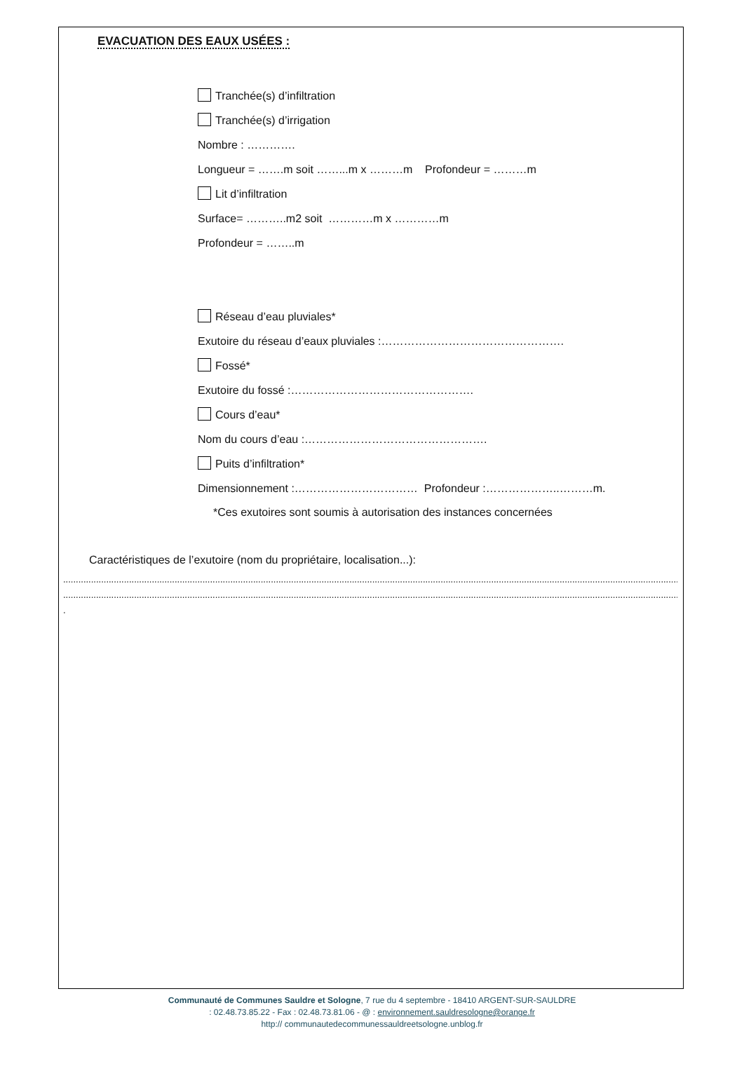EVACUATION DES EAUX USÉES :
Tranchée(s) d’infiltration
Tranchée(s) d’irrigation
Nombre : ………….
Longueur = …….m soit ……...m x ………m Profondeur = ………m
Lit d’infiltration
Surface= ………..m2 soit …………m x …………m
Profondeur = ……..m
Réseau d’eau pluviales*
Exutoire du réseau d’eaux pluviales :………………………………………….
Fossé*
Exutoire du fossé :………………………………………….
Cours d’eau*
Nom du cours d’eau :………………………………………….
Puits d’infiltration*
Dimensionnement :…………………………… Profondeur :………………..………m.
*Ces exutoires sont soumis à autorisation des instances concernées
Caractéristiques de l’exutoire (nom du propriétaire, localisation...):
..........................................................................................................................................................................................................................................................
..........................................................................................................................................................................................................................................................
.
Communauté de Communes Sauldre et Sologne, 7 rue du 4 septembre - 18410 ARGENT-SUR-SAULDRE
: 02.48.73.85.22 - Fax : 02.48.73.81.06 - @ : environnement.sauldresologne@orange.fr
http:// communautedecommunessauldreetsologne.unblog.fr